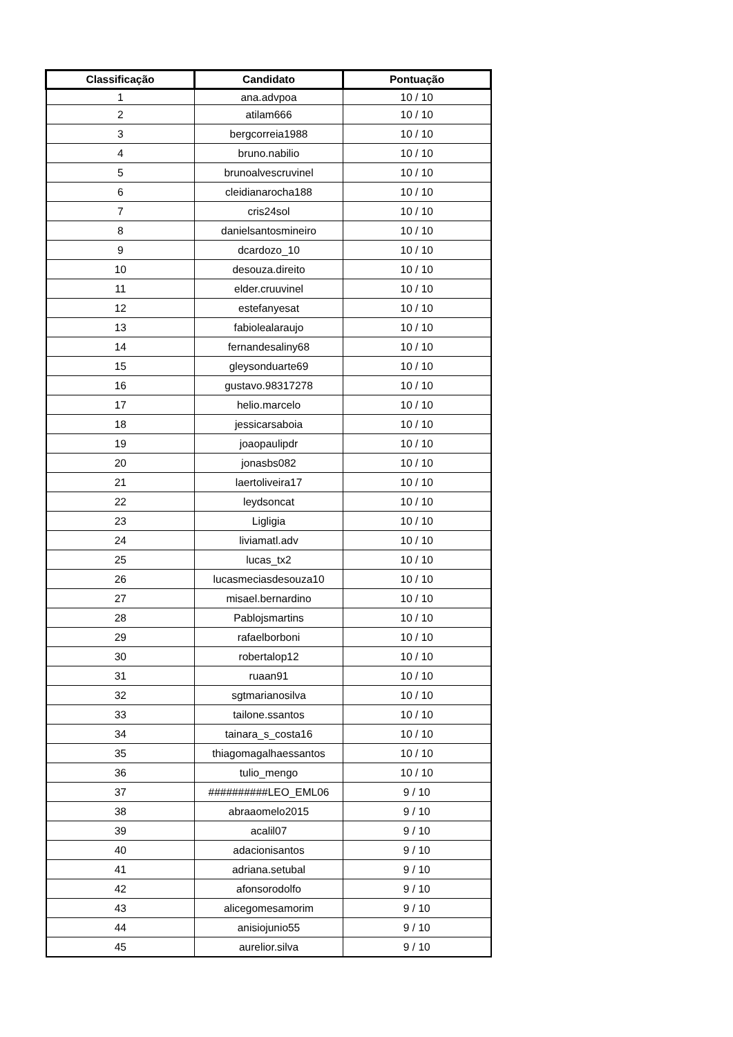| Classificação | Candidato | Pontuação |
| --- | --- | --- |
| 1 | ana.advpoa | 10 / 10 |
| 2 | atilam666 | 10 / 10 |
| 3 | bergcorreia1988 | 10 / 10 |
| 4 | bruno.nabilio | 10 / 10 |
| 5 | brunoalvescruvinel | 10 / 10 |
| 6 | cleidianarocha188 | 10 / 10 |
| 7 | cris24sol | 10 / 10 |
| 8 | danielsantosmineiro | 10 / 10 |
| 9 | dcardozo_10 | 10 / 10 |
| 10 | desouza.direito | 10 / 10 |
| 11 | elder.cruuvinel | 10 / 10 |
| 12 | estefanyesat | 10 / 10 |
| 13 | fabiolealaraujo | 10 / 10 |
| 14 | fernandesaliny68 | 10 / 10 |
| 15 | gleysonduarte69 | 10 / 10 |
| 16 | gustavo.98317278 | 10 / 10 |
| 17 | helio.marcelo | 10 / 10 |
| 18 | jessicarsaboia | 10 / 10 |
| 19 | joaopaulipdr | 10 / 10 |
| 20 | jonasbs082 | 10 / 10 |
| 21 | laertoliveira17 | 10 / 10 |
| 22 | leydsoncat | 10 / 10 |
| 23 | Ligligia | 10 / 10 |
| 24 | liviamatl.adv | 10 / 10 |
| 25 | lucas_tx2 | 10 / 10 |
| 26 | lucasmeciasdesouza10 | 10 / 10 |
| 27 | misael.bernardino | 10 / 10 |
| 28 | Pablojsmartins | 10 / 10 |
| 29 | rafaelborboni | 10 / 10 |
| 30 | robertalop12 | 10 / 10 |
| 31 | ruaan91 | 10 / 10 |
| 32 | sgtmarianosilva | 10 / 10 |
| 33 | tailone.ssantos | 10 / 10 |
| 34 | tainara_s_costa16 | 10 / 10 |
| 35 | thiagomagalhaessantos | 10 / 10 |
| 36 | tulio_mengo | 10 / 10 |
| 37 | ##########LEO_EML06 | 9 / 10 |
| 38 | abraaomelo2015 | 9 / 10 |
| 39 | acalil07 | 9 / 10 |
| 40 | adacionisantos | 9 / 10 |
| 41 | adriana.setubal | 9 / 10 |
| 42 | afonsorodolfo | 9 / 10 |
| 43 | alicegomesamorim | 9 / 10 |
| 44 | anisiojunio55 | 9 / 10 |
| 45 | aurelior.silva | 9 / 10 |